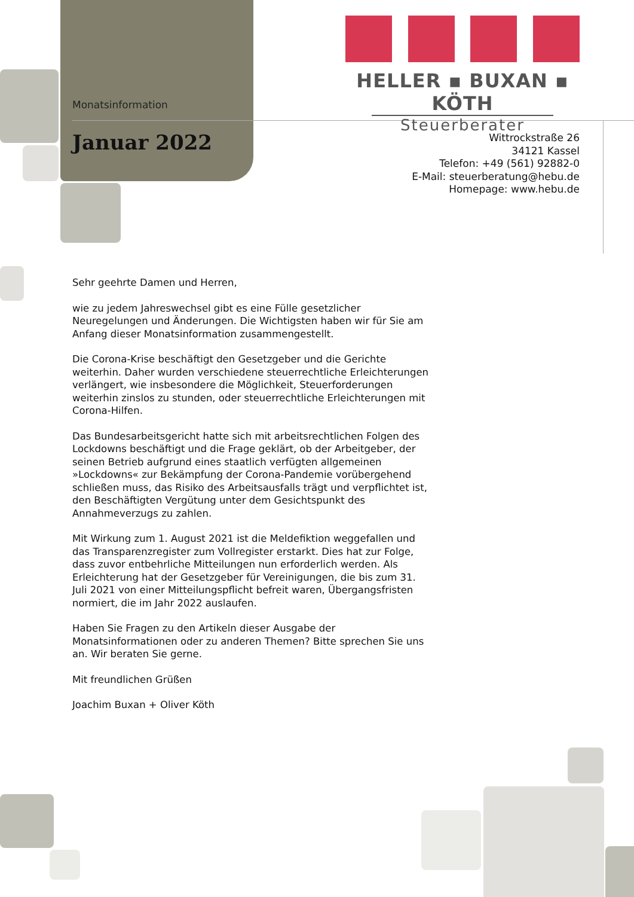HELLER ▪ BUXAN ▪ KÖTH
Steuerberater
Monatsinformation
Januar 2022
Wittrockstraße 26
34121 Kassel
Telefon: +49 (561) 92882-0
E-Mail: steuerberatung@hebu.de
Homepage: www.hebu.de
Sehr geehrte Damen und Herren,
wie zu jedem Jahreswechsel gibt es eine Fülle gesetzlicher Neuregelungen und Änderungen. Die Wichtigsten haben wir für Sie am Anfang dieser Monatsinformation zusammengestellt.
Die Corona-Krise beschäftigt den Gesetzgeber und die Gerichte weiterhin. Daher wurden verschiedene steuerrechtliche Erleichterungen verlängert, wie insbesondere die Möglichkeit, Steuerforderungen weiterhin zinslos zu stunden, oder steuerrechtliche Erleichterungen mit Corona-Hilfen.
Das Bundesarbeitsgericht hatte sich mit arbeitsrechtlichen Folgen des Lockdowns beschäftigt und die Frage geklärt, ob der Arbeitgeber, der seinen Betrieb aufgrund eines staatlich verfügten allgemeinen »Lockdowns« zur Bekämpfung der Corona-Pandemie vorübergehend schließen muss, das Risiko des Arbeitsausfalls trägt und verpflichtet ist, den Beschäftigten Vergütung unter dem Gesichtspunkt des Annahmeverzugs zu zahlen.
Mit Wirkung zum 1. August 2021 ist die Meldefiktion weggefallen und das Transparenzregister zum Vollregister erstarkt. Dies hat zur Folge, dass zuvor entbehrliche Mitteilungen nun erforderlich werden. Als Erleichterung hat der Gesetzgeber für Vereinigungen, die bis zum 31. Juli 2021 von einer Mitteilungspflicht befreit waren, Übergangsfristen normiert, die im Jahr 2022 auslaufen.
Haben Sie Fragen zu den Artikeln dieser Ausgabe der Monatsinformationen oder zu anderen Themen? Bitte sprechen Sie uns an. Wir beraten Sie gerne.
Mit freundlichen Grüßen
Joachim Buxan + Oliver Köth